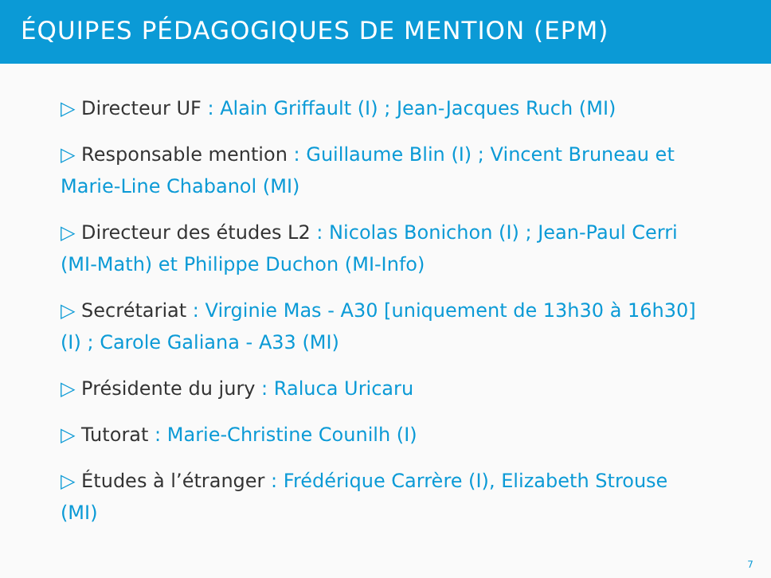ÉQUIPES PÉDAGOGIQUES DE MENTION (EPM)
▷ Directeur UF : Alain Griffault (I) ; Jean-Jacques Ruch (MI)
▷ Responsable mention : Guillaume Blin (I) ; Vincent Bruneau et Marie-Line Chabanol (MI)
▷ Directeur des études L2 : Nicolas Bonichon (I) ; Jean-Paul Cerri (MI-Math) et Philippe Duchon (MI-Info)
▷ Secrétariat : Virginie Mas - A30 [uniquement de 13h30 à 16h30] (I) ; Carole Galiana - A33 (MI)
▷ Présidente du jury : Raluca Uricaru
▷ Tutorat : Marie-Christine Counilh (I)
▷ Études à l’étranger : Frédérique Carrère (I), Elizabeth Strouse (MI)
7